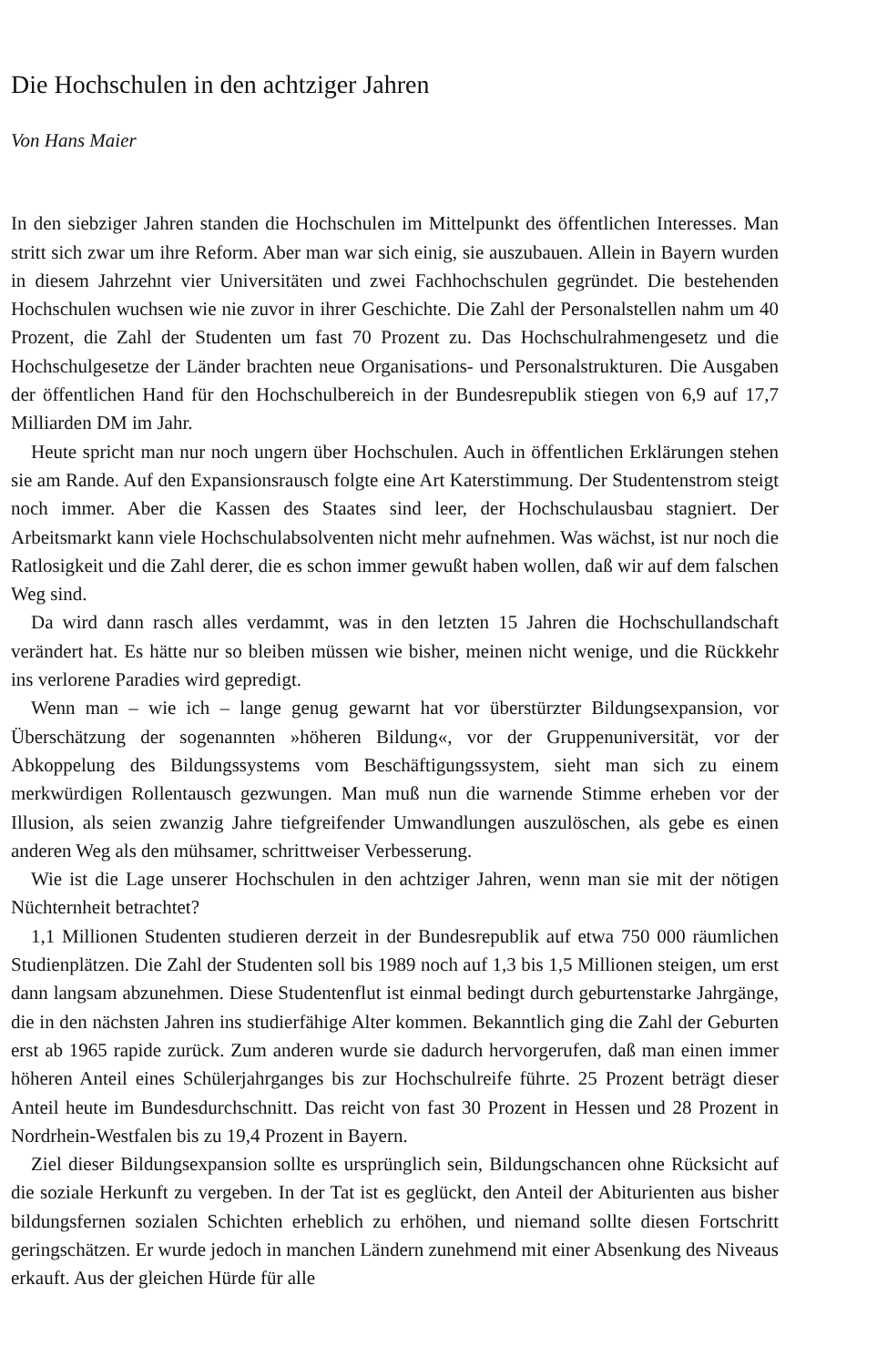Die Hochschulen in den achtziger Jahren
Von Hans Maier
In den siebziger Jahren standen die Hochschulen im Mittelpunkt des öffentlichen Interesses. Man stritt sich zwar um ihre Reform. Aber man war sich einig, sie auszubauen. Allein in Bayern wurden in diesem Jahrzehnt vier Universitäten und zwei Fachhochschulen gegründet. Die bestehenden Hochschulen wuchsen wie nie zuvor in ihrer Geschichte. Die Zahl der Personalstellen nahm um 40 Prozent, die Zahl der Studenten um fast 70 Prozent zu. Das Hochschulrahmengesetz und die Hochschulgesetze der Länder brachten neue Organisations- und Personalstrukturen. Die Ausgaben der öffentlichen Hand für den Hochschulbereich in der Bundesrepublik stiegen von 6,9 auf 17,7 Milliarden DM im Jahr.
Heute spricht man nur noch ungern über Hochschulen. Auch in öffentlichen Erklärungen stehen sie am Rande. Auf den Expansionsrausch folgte eine Art Katerstimmung. Der Studentenstrom steigt noch immer. Aber die Kassen des Staates sind leer, der Hochschulausbau stagniert. Der Arbeitsmarkt kann viele Hochschulabsolventen nicht mehr aufnehmen. Was wächst, ist nur noch die Ratlosigkeit und die Zahl derer, die es schon immer gewußt haben wollen, daß wir auf dem falschen Weg sind.
Da wird dann rasch alles verdammt, was in den letzten 15 Jahren die Hochschullandschaft verändert hat. Es hätte nur so bleiben müssen wie bisher, meinen nicht wenige, und die Rückkehr ins verlorene Paradies wird gepredigt.
Wenn man – wie ich – lange genug gewarnt hat vor überstürzter Bildungsexpansion, vor Überschätzung der sogenannten »höheren Bildung«, vor der Gruppenuniversität, vor der Abkoppelung des Bildungssystems vom Beschäftigungssystem, sieht man sich zu einem merkwürdigen Rollentausch gezwungen. Man muß nun die warnende Stimme erheben vor der Illusion, als seien zwanzig Jahre tiefgreifender Umwandlungen auszulöschen, als gebe es einen anderen Weg als den mühsamer, schrittweiser Verbesserung.
Wie ist die Lage unserer Hochschulen in den achtziger Jahren, wenn man sie mit der nötigen Nüchternheit betrachtet?
1,1 Millionen Studenten studieren derzeit in der Bundesrepublik auf etwa 750 000 räumlichen Studienplätzen. Die Zahl der Studenten soll bis 1989 noch auf 1,3 bis 1,5 Millionen steigen, um erst dann langsam abzunehmen. Diese Studentenflut ist einmal bedingt durch geburtenstarke Jahrgänge, die in den nächsten Jahren ins studierfähige Alter kommen. Bekanntlich ging die Zahl der Geburten erst ab 1965 rapide zurück. Zum anderen wurde sie dadurch hervorgerufen, daß man einen immer höheren Anteil eines Schülerjahrganges bis zur Hochschulreife führte. 25 Prozent beträgt dieser Anteil heute im Bundesdurchschnitt. Das reicht von fast 30 Prozent in Hessen und 28 Prozent in Nordrhein-Westfalen bis zu 19,4 Prozent in Bayern.
Ziel dieser Bildungsexpansion sollte es ursprünglich sein, Bildungschancen ohne Rücksicht auf die soziale Herkunft zu vergeben. In der Tat ist es geglückt, den Anteil der Abiturienten aus bisher bildungsfernen sozialen Schichten erheblich zu erhöhen, und niemand sollte diesen Fortschritt geringschätzen. Er wurde jedoch in manchen Ländern zunehmend mit einer Absenkung des Niveaus erkauft. Aus der gleichen Hürde für alle